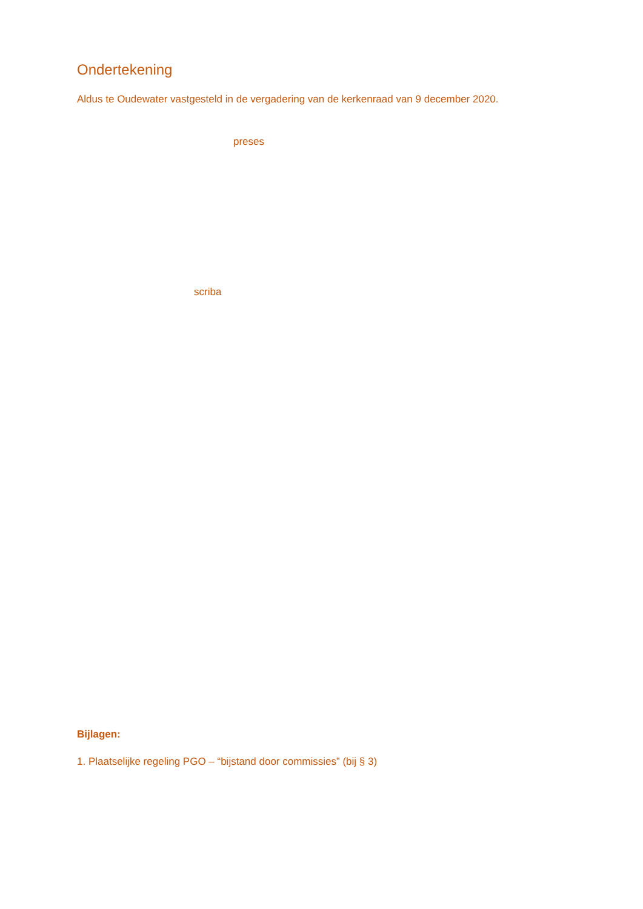Ondertekening
Aldus te Oudewater vastgesteld in de vergadering van de kerkenraad van 9 december 2020.
preses
scriba
Bijlagen:
1. Plaatselijke regeling PGO – “bijstand door commissies” (bij § 3)